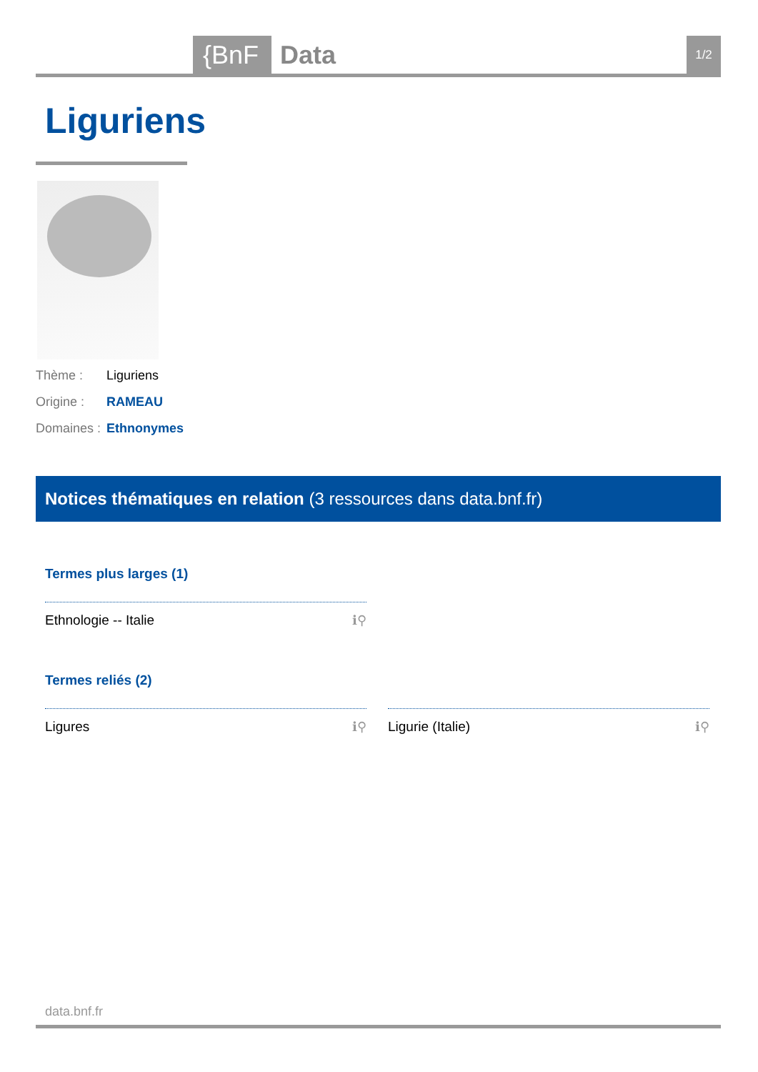{BnF Data 1/2
Liguriens
Thème : Liguriens
Origine : RAMEAU
Domaines : Ethnonymes
Notices thématiques en relation (3 ressources dans data.bnf.fr)
Termes plus larges (1)
Ethnologie -- Italie ℹ⚲
Termes reliés (2)
Ligures ℹ⚲ Ligurie (Italie) ℹ⚲
data.bnf.fr